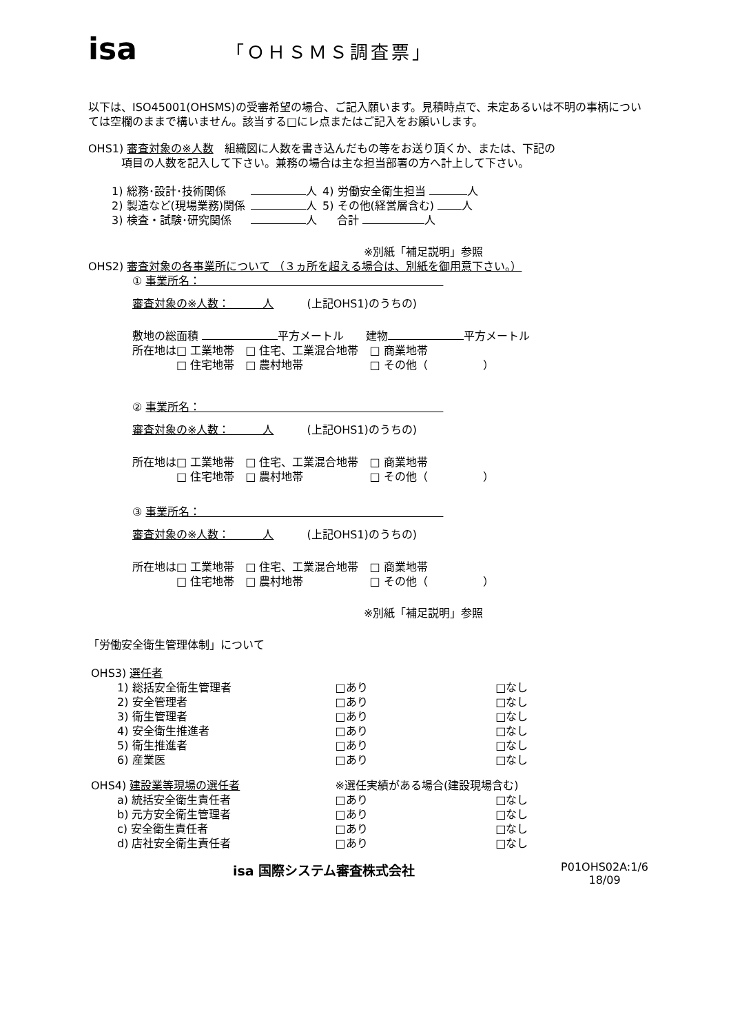isa
「ＯＨＳＭＳ調査票」
以下は、ISO45001(OHSMS)の受審希望の場合、ご記入願います。見積時点で、未定あるいは不明の事柄については空欄のままで構いません。該当する□にレ点またはご記入をお願いします。
OHS1) 審査対象の※人数　組織図に人数を書き込んだもの等をお送り頂くか、または、下記の
　　　項目の人数を記入して下さい。兼務の場合は主な担当部署の方へ計上して下さい。
| 1) 総務･設計･技術関係 | 人 | 4) 労働安全衛生担当 人 |
| 2) 製造など(現場業務)関係 | 人 | 5) その他(経営層含む) 人 |
| 3) 検査・試験･研究関係 | 人 | 合計 人 |
※別紙「補足説明」参照
OHS2) 審査対象の各事業所について （３ヵ所を超える場合は、別紙を御用意下さい。）
① 事業所名：　　　　　　　　　　　　　　　　　　　　　　
審査対象の※人数：　　　人　　　(上記OHS1)のうちの)
敷地の総面積 平方メートル　　建物 平方メートル
所在地は□ 工業地帯　□ 住宅、工業混合地帯　□ 商業地帯
　　　　□ 住宅地帯　□ 農村地帯　　　　　　□ その他（　　　　　）
② 事業所名：　　　　　　　　　　　　　　　　　　　　　　
審査対象の※人数：　　　人　　　(上記OHS1)のうちの)
所在地は□ 工業地帯　□ 住宅、工業混合地帯　□ 商業地帯
　　　　□ 住宅地帯　□ 農村地帯　　　　　　□ その他（　　　　　）
③ 事業所名：　　　　　　　　　　　　　　　　　　　　　　
審査対象の※人数：　　　人　　　(上記OHS1)のうちの)
所在地は□ 工業地帯　□ 住宅、工業混合地帯　□ 商業地帯
　　　　□ 住宅地帯　□ 農村地帯　　　　　　□ その他（　　　　　）
※別紙「補足説明」参照
「労働安全衛生管理体制」について
| OHS3) 選任者 | | | |
| | 1) 総括安全衛生管理者 | □あり | □なし |
| | 2) 安全管理者 | □あり | □なし |
| | 3) 衛生管理者 | □あり | □なし |
| | 4) 安全衛生推進者 | □あり | □なし |
| | 5) 衛生推進者 | □あり | □なし |
| | 6) 産業医 | □あり | □なし |
| OHS4) 建設業等現場の選任者 | | ※選任実績がある場合(建設現場含む) | |
| | a) 統括安全衛生責任者 | □あり | □なし |
| | b) 元方安全衛生管理者 | □あり | □なし |
| | c) 安全衛生責任者 | □あり | □なし |
| | d) 店社安全衛生責任者 | □あり | □なし |
isa 国際システム審査株式会社
P01OHS02A:1/6
18/09